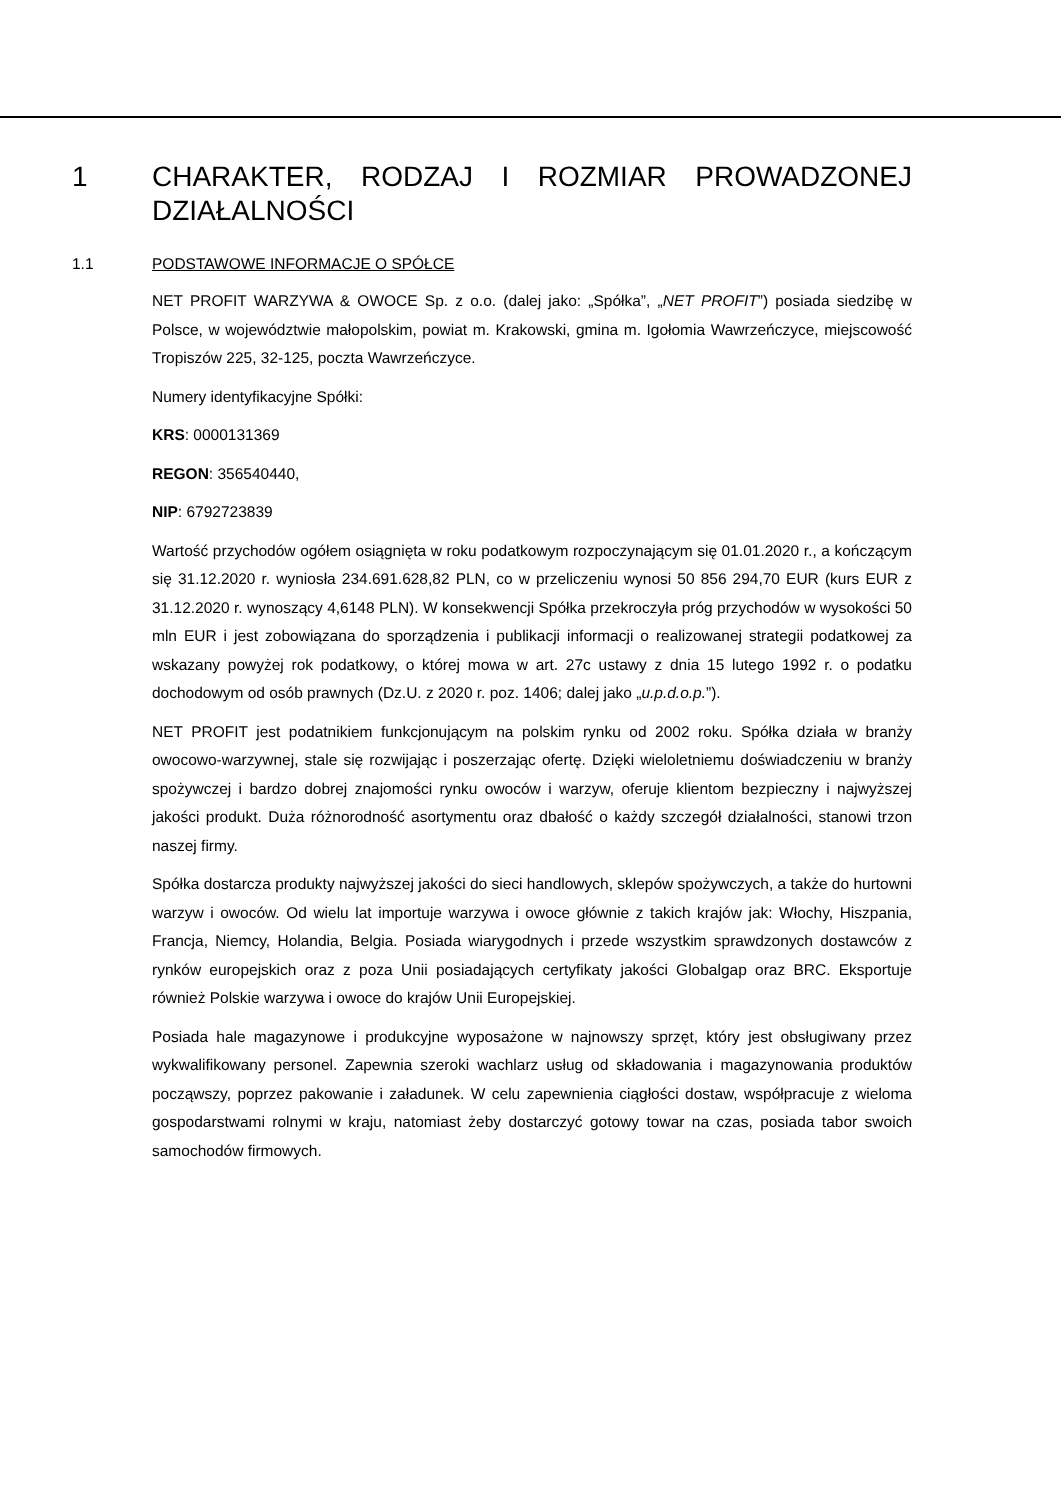1 CHARAKTER, RODZAJ I ROZMIAR PROWADZONEJ DZIAŁALNOŚCI
1.1 PODSTAWOWE INFORMACJE O SPÓŁCE
NET PROFIT WARZYWA & OWOCE Sp. z o.o. (dalej jako: „Spółka”, „NET PROFIT”) posiada siedzibę w Polsce, w województwie małopolskim, powiat m. Krakowski, gmina m. Igołomia Wawrzeńczyce, miejscowość Tropiszów 225, 32-125, poczta Wawrzeńczyce.
Numery identyfikacyjne Spółki:
KRS: 0000131369
REGON: 356540440,
NIP: 6792723839
Wartość przychodów ogółem osiągnięta w roku podatkowym rozpoczynającym się 01.01.2020 r., a kończącym się 31.12.2020 r. wyniosła 234.691.628,82 PLN, co w przeliczeniu wynosi 50 856 294,70 EUR (kurs EUR z 31.12.2020 r. wynoszący 4,6148 PLN). W konsekwencji Spółka przekroczyła próg przychodów w wysokości 50 mln EUR i jest zobowiązana do sporządzenia i publikacji informacji o realizowanej strategii podatkowej za wskazany powyżej rok podatkowy, o której mowa w art. 27c ustawy z dnia 15 lutego 1992 r. o podatku dochodowym od osób prawnych (Dz.U. z 2020 r. poz. 1406; dalej jako „u.p.d.o.p.”).
NET PROFIT jest podatnikiem funkcjonującym na polskim rynku od 2002 roku. Spółka działa w branży owocowo-warzywnej, stale się rozwijając i poszerzając ofertę. Dzięki wieloletniemu doświadczeniu w branży spożywczej i bardzo dobrej znajomości rynku owoców i warzyw, oferuje klientom bezpieczny i najwyższej jakości produkt. Duża różnorodność asortymentu oraz dbałość o każdy szczegół działalności, stanowi trzon naszej firmy.
Spółka dostarcza produkty najwyższej jakości do sieci handlowych, sklepów spożywczych, a także do hurtowni warzyw i owoców. Od wielu lat importuje warzywa i owoce głównie z takich krajów jak: Włochy, Hiszpania, Francja, Niemcy, Holandia, Belgia. Posiada wiarygodnych i przede wszystkim sprawdzonych dostawców z rynków europejskich oraz z poza Unii posiadających certyfikaty jakości Globalgap oraz BRC. Eksportuje również Polskie warzywa i owoce do krajów Unii Europejskiej.
Posiada hale magazynowe i produkcyjne wyposażone w najnowszy sprzęt, który jest obsługiwany przez wykwalifikowany personel. Zapewnia szeroki wachlarz usług od składowania i magazynowania produktów począwszy, poprzez pakowanie i załadunek. W celu zapewnienia ciągłości dostaw, współpracuje z wieloma gospodarstwami rolnymi w kraju, natomiast żeby dostarczyć gotowy towar na czas, posiada tabor swoich samochodów firmowych.